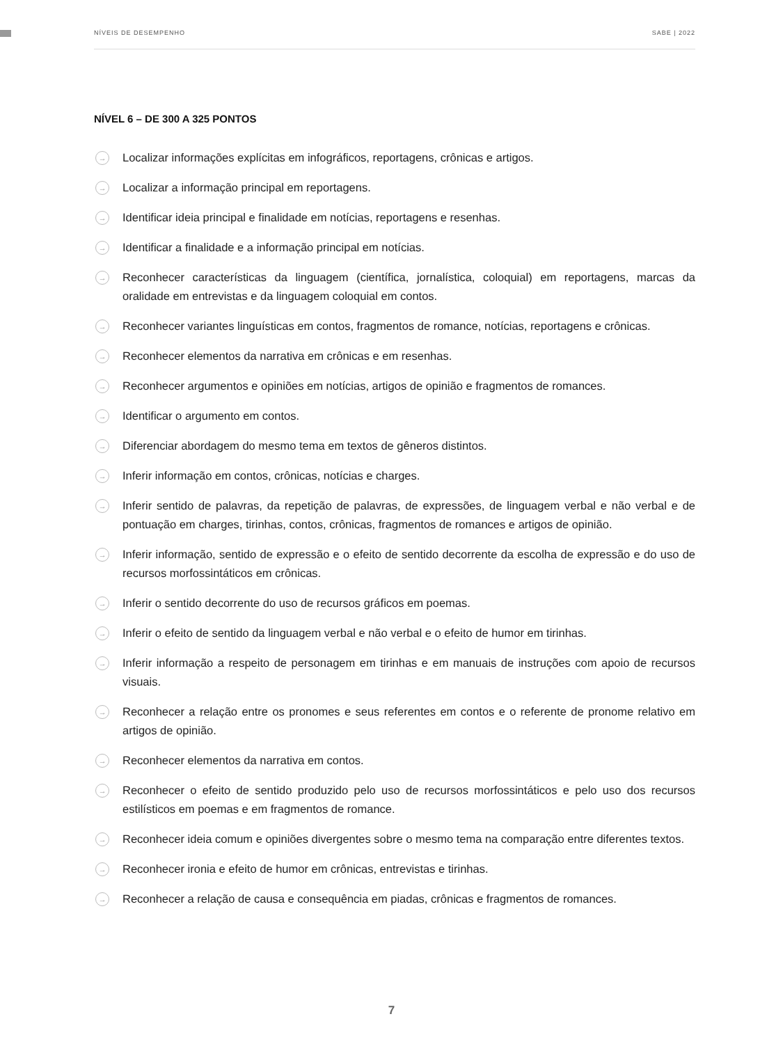NÍVEIS DE DESEMPENHO SABE | 2022
NÍVEL 6 – DE 300 A 325 PONTOS
→ Localizar informações explícitas em infográficos, reportagens, crônicas e artigos.
→ Localizar a informação principal em reportagens.
→ Identificar ideia principal e finalidade em notícias, reportagens e resenhas.
→ Identificar a finalidade e a informação principal em notícias.
→ Reconhecer características da linguagem (científica, jornalística, coloquial) em reportagens, marcas da oralidade em entrevistas e da linguagem coloquial em contos.
→ Reconhecer variantes linguísticas em contos, fragmentos de romance, notícias, reportagens e crônicas.
→ Reconhecer elementos da narrativa em crônicas e em resenhas.
→ Reconhecer argumentos e opiniões em notícias, artigos de opinião e fragmentos de romances.
→ Identificar o argumento em contos.
→ Diferenciar abordagem do mesmo tema em textos de gêneros distintos.
→ Inferir informação em contos, crônicas, notícias e charges.
→ Inferir sentido de palavras, da repetição de palavras, de expressões, de linguagem verbal e não verbal e de pontuação em charges, tirinhas, contos, crônicas, fragmentos de romances e artigos de opinião.
→ Inferir informação, sentido de expressão e o efeito de sentido decorrente da escolha de expressão e do uso de recursos morfossintáticos em crônicas.
→ Inferir o sentido decorrente do uso de recursos gráficos em poemas.
→ Inferir o efeito de sentido da linguagem verbal e não verbal e o efeito de humor em tirinhas.
→ Inferir informação a respeito de personagem em tirinhas e em manuais de instruções com apoio de recursos visuais.
→ Reconhecer a relação entre os pronomes e seus referentes em contos e o referente de pronome relativo em artigos de opinião.
→ Reconhecer elementos da narrativa em contos.
→ Reconhecer o efeito de sentido produzido pelo uso de recursos morfossintáticos e pelo uso dos recursos estilísticos em poemas e em fragmentos de romance.
→ Reconhecer ideia comum e opiniões divergentes sobre o mesmo tema na comparação entre diferentes textos.
→ Reconhecer ironia e efeito de humor em crônicas, entrevistas e tirinhas.
→ Reconhecer a relação de causa e consequência em piadas, crônicas e fragmentos de romances.
7